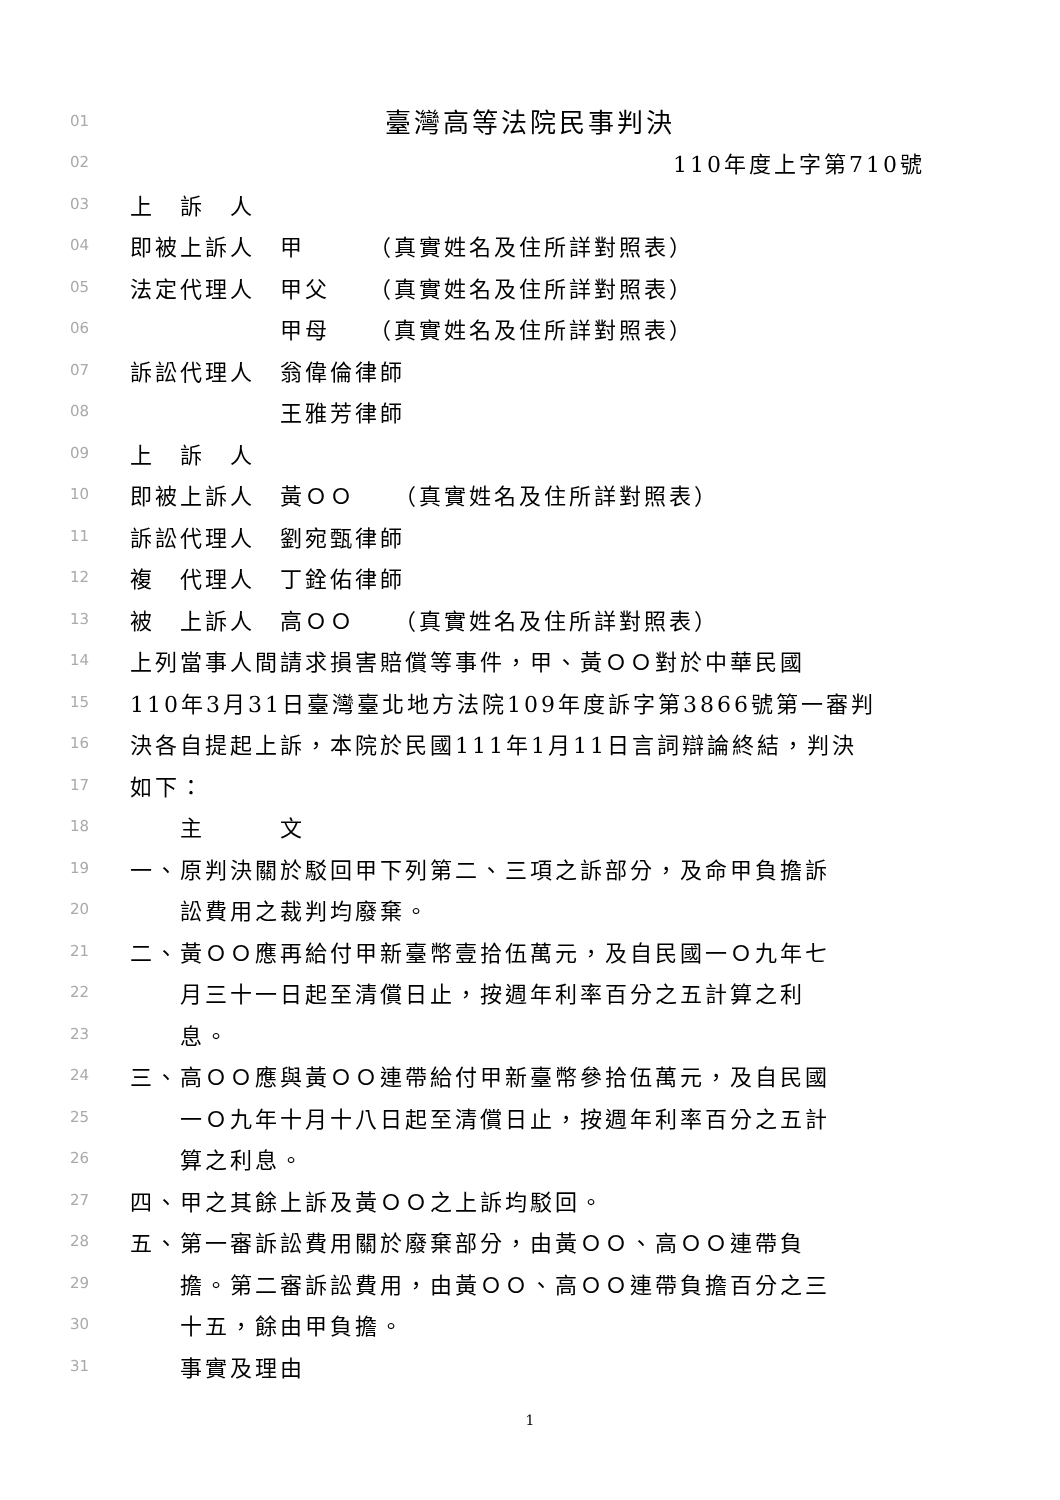01 臺灣高等法院民事判決
02 110年度上字第710號
03 上　訴　人
04 即被上訴人　甲　　　（真實姓名及住所詳對照表）
05 法定代理人　甲父　　（真實姓名及住所詳對照表）
06　　　　　　甲母　　（真實姓名及住所詳對照表）
07 訴訟代理人　翁偉倫律師
08　　　　　　王雅芳律師
09 上　訴　人
10 即被上訴人　黃ＯＯ　　（真實姓名及住所詳對照表）
11 訴訟代理人　劉宛甄律師
12 複　代理人　丁銓佑律師
13 被　上訴人　高ＯＯ　　（真實姓名及住所詳對照表）
14 上列當事人間請求損害賠償等事件，甲、黃ＯＯ對於中華民國
15 110年3月31日臺灣臺北地方法院109年度訴字第3866號第一審判
16 決各自提起上訴，本院於民國111年1月11日言詞辯論終結，判決
17 如下：
18　　主　　　文
19 一、原判決關於駁回甲下列第二、三項之訴部分，及命甲負擔訴
20　　訟費用之裁判均廢棄。
21 二、黃ＯＯ應再給付甲新臺幣壹拾伍萬元，及自民國一Ｏ九年七
22　　月三十一日起至清償日止，按週年利率百分之五計算之利
23　　息。
24 三、高ＯＯ應與黃ＯＯ連帶給付甲新臺幣參拾伍萬元，及自民國
25　　一Ｏ九年十月十八日起至清償日止，按週年利率百分之五計
26　　算之利息。
27 四、甲之其餘上訴及黃ＯＯ之上訴均駁回。
28 五、第一審訴訟費用關於廢棄部分，由黃ＯＯ、高ＯＯ連帶負
29　　擔。第二審訴訟費用，由黃ＯＯ、高ＯＯ連帶負擔百分之三
30　　十五，餘由甲負擔。
31　　事實及理由
1